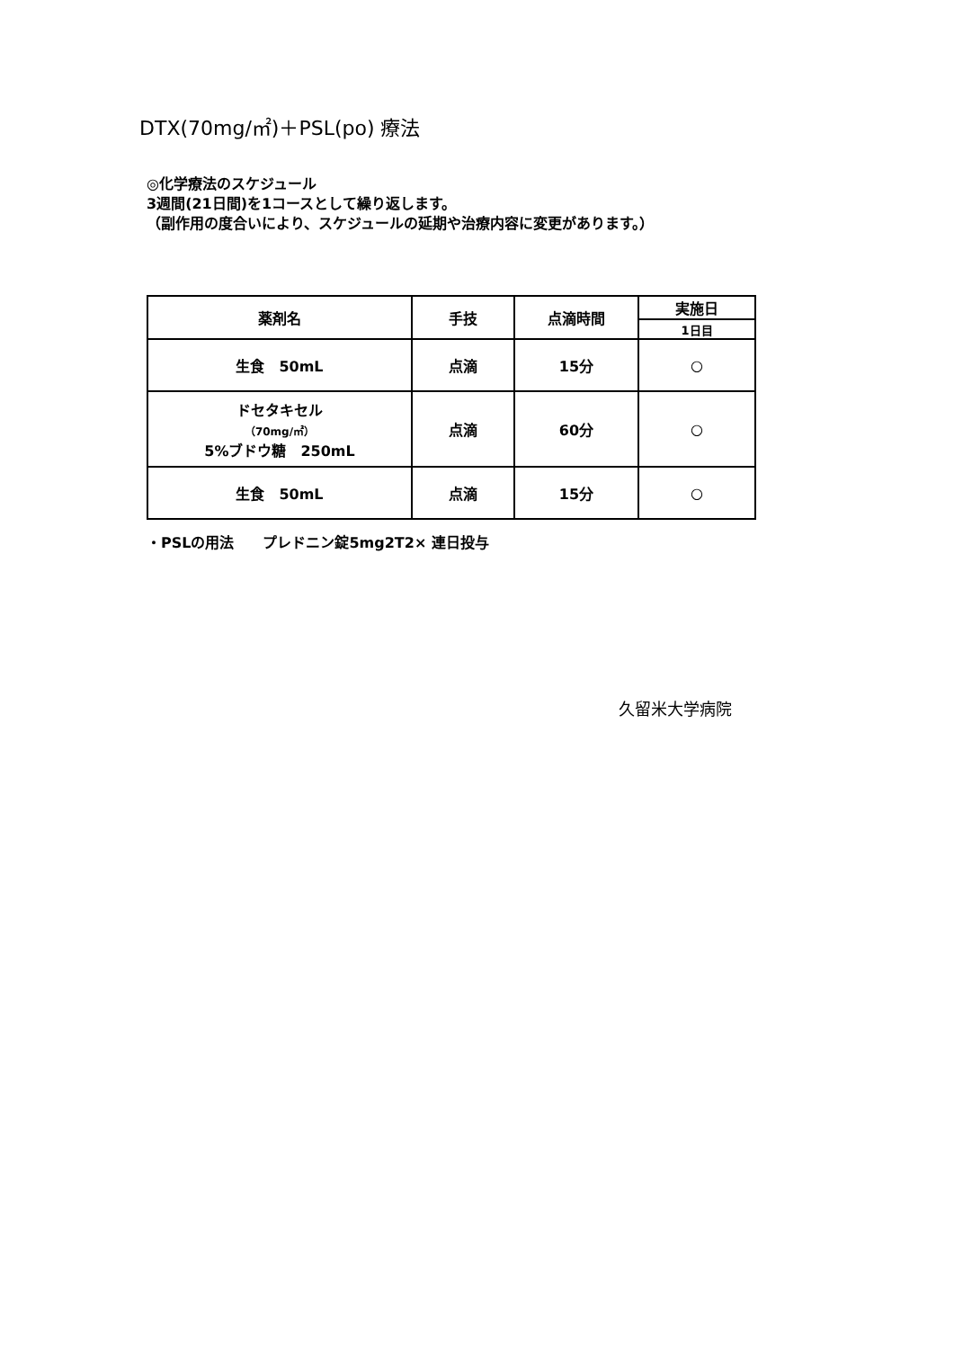DTX(70mg/㎡)＋PSL(po) 療法
◎化学療法のスケジュール
3週間(21日間)を1コースとして繰り返します。
（副作用の度合いにより、スケジュールの延期や治療内容に変更があります。）
| 薬剤名 | 手技 | 点滴時間 | 実施日 |
| --- | --- | --- | --- |
| | | | 1日目 |
| 生食 50mL | 点滴 | 15分 | ○ |
| ドセタキセル （70mg/㎡） 5%ブドウ糖 250mL | 点滴 | 60分 | ○ |
| 生食 50mL | 点滴 | 15分 | ○ |
・PSLの用法　　プレドニン錠5mg2T2× 連日投与
久留米大学病院